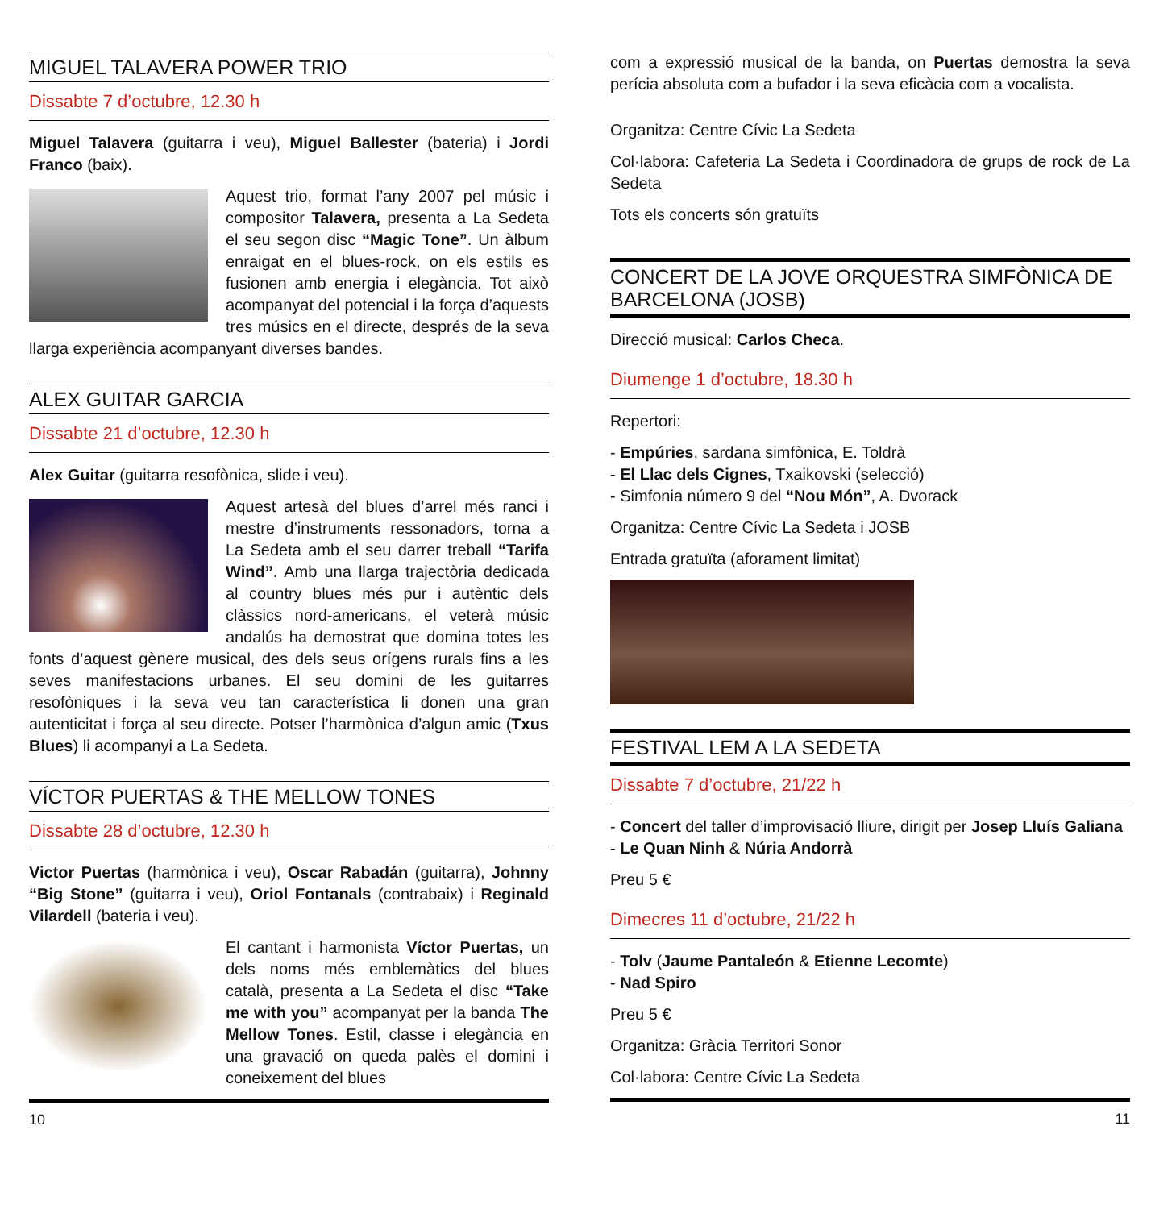MIGUEL TALAVERA POWER TRIO
Dissabte 7 d’octubre, 12.30 h
Miguel Talavera (guitarra i veu), Miguel Ballester (bateria) i Jordi Franco (baix).
Aquest trio, format l’any 2007 pel músic i compositor Talavera, presenta a La Sedeta el seu segon disc “Magic Tone”. Un àlbum enraigat en el blues-rock, on els estils es fusionen amb energia i elegància. Tot això acompanyat del potencial i la força d’aquests tres músics en el directe, després de la seva llarga experiència acompanyant diverses bandes.
ALEX GUITAR GARCIA
Dissabte 21 d’octubre, 12.30 h
Alex Guitar (guitarra resofònica, slide i veu).
Aquest artesà del blues d’arrel més ranci i mestre d’instruments ressonadors, torna a La Sedeta amb el seu darrer treball “Tarifa Wind”. Amb una llarga trajectòria dedicada al country blues més pur i autèntic dels clàssics nord-americans, el veterà músic andalús ha demostrat que domina totes les fonts d’aquest gènere musical, des dels seus orígens rurals fins a les seves manifestacions urbanes. El seu domini de les guitarres resofòniques i la seva veu tan característica li donen una gran autenticitat i força al seu directe. Potser l’harmònica d’algun amic (Txus Blues) li acompanyi a La Sedeta.
VÍCTOR PUERTAS & THE MELLOW TONES
Dissabte 28 d’octubre, 12.30 h
Victor Puertas (harmònica i veu), Oscar Rabadán (guitarra), Johnny “Big Stone” (guitarra i veu), Oriol Fontanals (contrabaix) i Reginald Vilardell (bateria i veu).
El cantant i harmonista Víctor Puertas, un dels noms més emblemàtics del blues català, presenta a La Sedeta el disc “Take me with you” acompanyat per la banda The Mellow Tones. Estil, classe i elegància en una gravació on queda palès el domini i coneixement del blues
10
com a expressió musical de la banda, on Puertas demostra la seva perícia absoluta com a bufador i la seva eficàcia com a vocalista.
Organitza: Centre Cívic La Sedeta
Col·labora: Cafeteria La Sedeta i Coordinadora de grups de rock de La Sedeta
Tots els concerts són gratuïts
CONCERT DE LA JOVE ORQUESTRA SIMFÒNICA DE BARCELONA (JOSB)
Direcció musical: Carlos Checa.
Diumenge 1 d’octubre, 18.30 h
Repertori:
- Empúries, sardana simfònica, E. Toldrà
- El Llac dels Cignes, Txaikovski (selecció)
- Simfonia número 9 del “Nou Món”, A. Dvorack
Organitza: Centre Cívic La Sedeta i JOSB
Entrada gratuïta (aforament limitat)
FESTIVAL LEM A LA SEDETA
Dissabte 7 d’octubre, 21/22 h
- Concert del taller d’improvisació lliure, dirigit per Josep Lluís Galiana
- Le Quan Ninh & Núria Andorrà
Preu 5 €
Dimecres 11 d’octubre, 21/22 h
- Tolv (Jaume Pantaleón & Etienne Lecomte)
- Nad Spiro
Preu 5 €
Organitza: Gràcia Territori Sonor
Col·labora: Centre Cívic La Sedeta
11